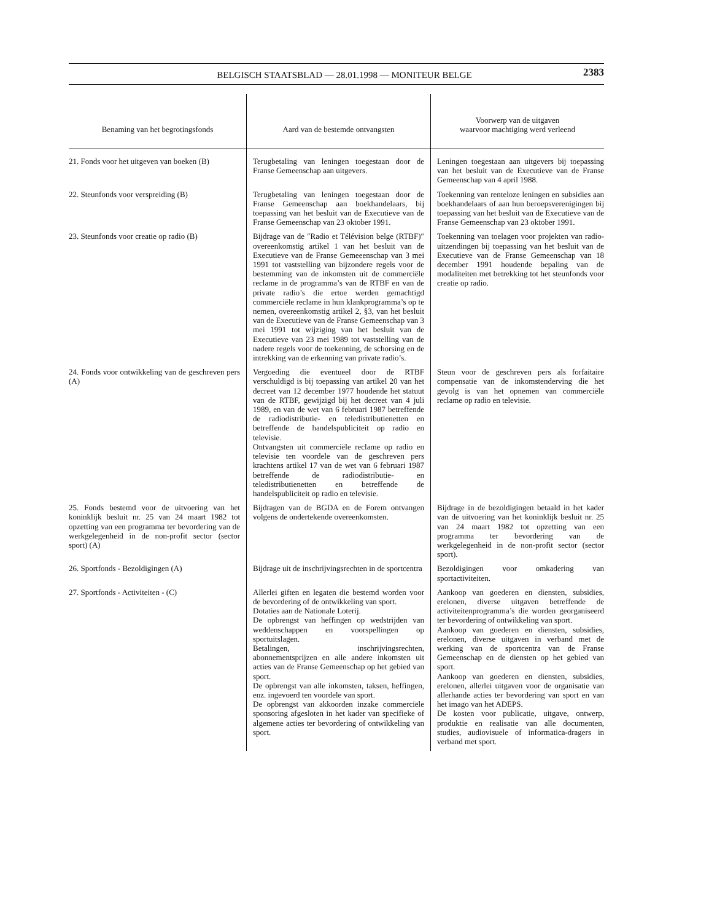BELGISCH STAATSBLAD — 28.01.1998 — MONITEUR BELGE 2383
| Benaming van het begrotingsfonds | Aard van de bestemde ontvangsten | Voorwerp van de uitgaven waarvoor machtiging werd verleend |
| --- | --- | --- |
| 21. Fonds voor het uitgeven van boeken (B) | Terugbetaling van leningen toegestaan door de Franse Gemeenschap aan uitgevers. | Leningen toegestaan aan uitgevers bij toepassing van het besluit van de Executieve van de Franse Gemeenschap van 4 april 1988. |
| 22. Steunfonds voor verspreiding (B) | Terugbetaling van leningen toegestaan door de Franse Gemeenschap aan boekhandelaars, bij toepassing van het besluit van de Executieve van de Franse Gemeenschap van 23 oktober 1991. | Toekenning van renteloze leningen en subsidies aan boekhandelaars of aan hun beroepsverenigingen bij toepassing van het besluit van de Executieve van de Franse Gemeenschap van 23 oktober 1991. |
| 23. Steunfonds voor creatie op radio (B) | Bijdrage van de ″Radio et Télévision belge (RTBF)″ overeenkomstig artikel 1 van het besluit van de Executieve van de Franse Gemeeenschap van 3 mei 1991 tot vaststelling van bijzondere regels voor de bestemming van de inkomsten uit de commerciële reclame in de programma’s van de RTBF en van de private radio’s die ertoe werden gemachtigd commerciële reclame in hun klankprogramma’s op te nemen, overeenkomstig artikel 2, §3, van het besluit van de Executieve van de Franse Gemeenschap van 3 mei 1991 tot wijziging van het besluit van de Executieve van 23 mei 1989 tot vaststelling van de nadere regels voor de toekenning, de schorsing en de intrekking van de erkenning van private radio’s. | Toekenning van toelagen voor projekten van radio-uitzendingen bij toepassing van het besluit van de Executieve van de Franse Gemeenschap van 18 december 1991 houdende bepaling van de modaliteiten met betrekking tot het steunfonds voor creatie op radio. |
| 24. Fonds voor ontwikkeling van de geschreven pers (A) | Vergoeding die eventueel door de RTBF verschuldigd is bij toepassing van artikel 20 van het decreet van 12 december 1977 houdende het statuut van de RTBF, gewijzigd bij het decreet van 4 juli 1989, en van de wet van 6 februari 1987 betreffende de radiodistributie- en teledistributienetten en betreffende de handelspubliciteit op radio en televisie. Ontvangsten uit commerciële reclame op radio en televisie ten voordele van de geschreven pers krachtens artikel 17 van de wet van 6 februari 1987 betreffende de radiodistributie- en teledistributienetten en betreffende de handelspubliciteit op radio en televisie. | Steun voor de geschreven pers als forfaitaire compensatie van de inkomstenderving die het gevolg is van het opnemen van commerciële reclame op radio en televisie. |
| 25. Fonds bestemd voor de uitvoering van het koninklijk besluit nr. 25 van 24 maart 1982 tot opzetting van een programma ter bevordering van de werkgelegenheid in de non-profit sector (sector sport) (A) | Bijdragen van de BGDA en de Forem ontvangen volgens de ondertekende overeenkomsten. | Bijdrage in de bezoldigingen betaald in het kader van de uitvoering van het koninklijk besluit nr. 25 van 24 maart 1982 tot opzetting van een programma ter bevordering van de werkgelegenheid in de non-profit sector (sector sport). |
| 26. Sportfonds - Bezoldigingen (A) | Bijdrage uit de inschrijvingsrechten in de sportcentra | Bezoldigingen voor omkadering van sportactiviteiten. |
| 27. Sportfonds - Activiteiten - (C) | Allerlei giften en legaten die bestemd worden voor de bevordering of de ontwikkeling van sport. Dotaties aan de Nationale Loterij. De opbrengst van heffingen op wedstrijden van weddenschappen en voorspellingen op sportuitslagen. Betalingen, inschrijvingsrechten, abonnementsprijzen en alle andere inkomsten uit acties van de Franse Gemeenschap op het gebied van sport. De opbrengst van alle inkomsten, taksen, heffingen, enz. ingevoerd ten voordele van sport. De opbrengst van akkoorden inzake commerciële sponsoring afgesloten in het kader van specifieke of algemene acties ter bevordering of ontwikkeling van sport. | Aankoop van goederen en diensten, subsidies, erelonen, diverse uitgaven betreffende de activiteitenprogramma’s die worden georganiseerd ter bevordering of ontwikkeling van sport. Aankoop van goederen en diensten, subsidies, erelonen, diverse uitgaven in verband met de werking van de sportcentra van de Franse Gemeenschap en de diensten op het gebied van sport. Aankoop van goederen en diensten, subsidies, erelonen, allerlei uitgaven voor de organisatie van allerhande acties ter bevordering van sport en van het imago van het ADEPS. De kosten voor publicatie, uitgave, ontwerp, produktie en realisatie van alle documenten, studies, audiovisuele of informatica-dragers in verband met sport. |